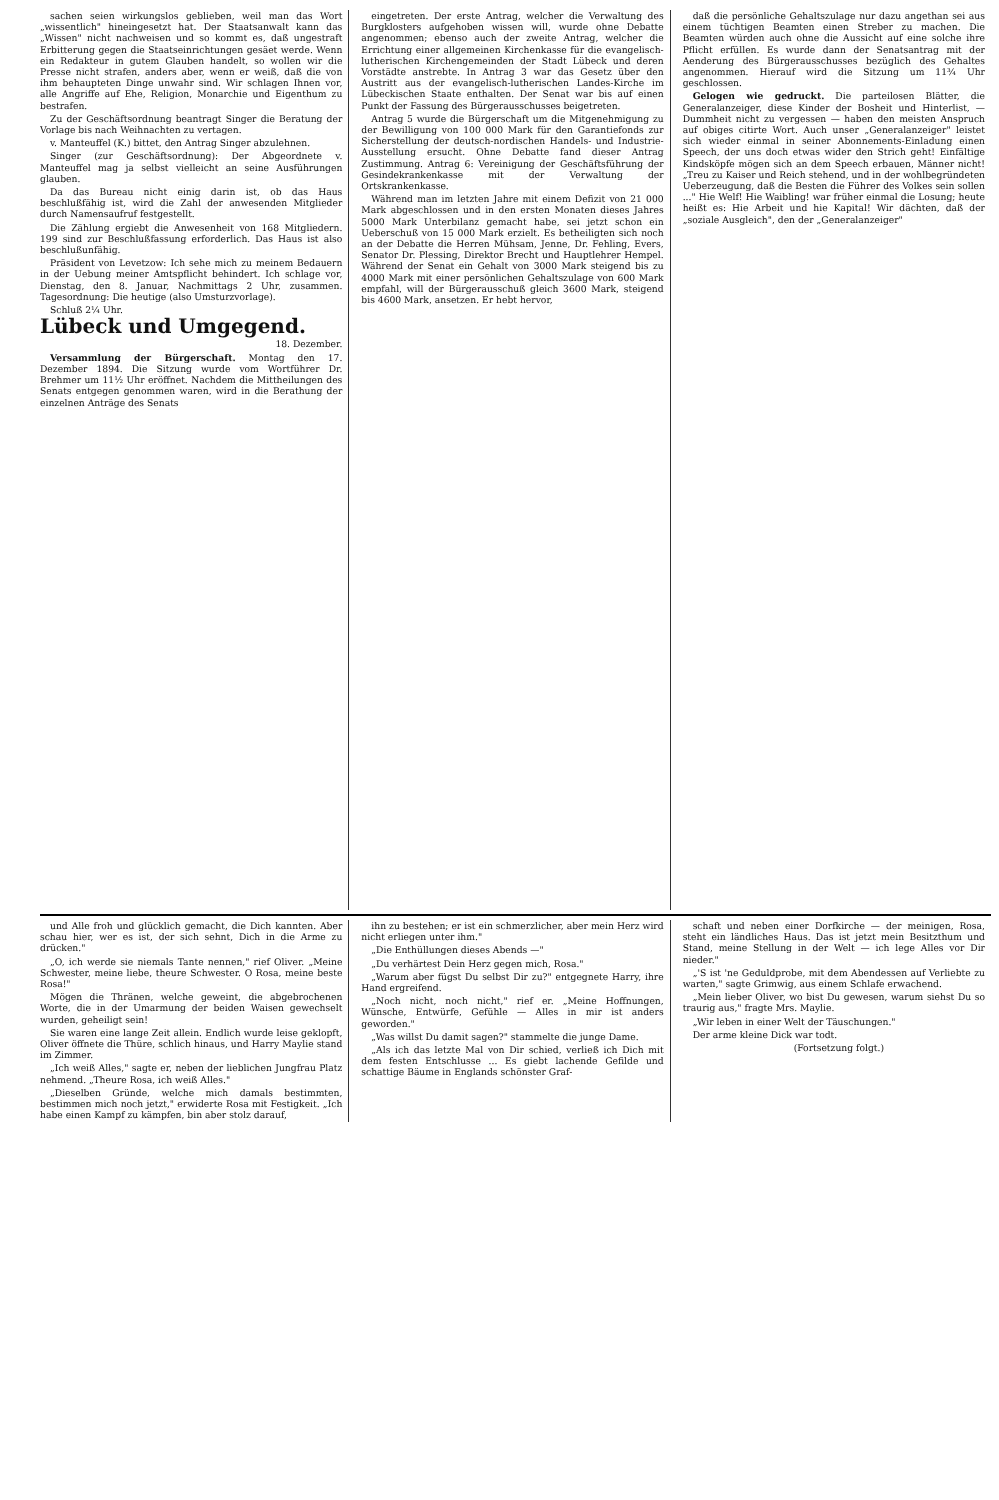sachen seien wirkungslos geblieben, weil man das Wort „wissentlich" hineingesetzt hat. Der Staatsanwalt kann das „Wissen" nicht nachweisen und so kommt es, daß ungestraft Erbitterung gegen die Staatseinrichtungen gesäet werde. Wenn ein Redakteur in gutem Glauben handelt, so wollen wir die Presse nicht strafen, anders aber, wenn er weiß, daß die von ihm behaupteten Dinge unwahr sind. Wir schlagen Ihnen vor, alle Angriffe auf Ehe, Religion, Monarchie und Eigenthum zu bestrafen.
Zu der Geschäftsordnung beantragt Singer die Beratung der Vorlage bis nach Weihnachten zu vertagen.
v. Manteuffel (K.) bittet, den Antrag Singer abzulehnen.
Singer (zur Geschäftsordnung): Der Abgeordnete v. Manteuffel mag ja selbst vielleicht an seine Ausführungen glauben.
Da das Bureau nicht einig darin ist, ob das Haus beschlußfähig ist, wird die Zahl der anwesenden Mitglieder durch Namensaufruf festgestellt.
Die Zählung ergiebt die Anwesenheit von 168 Mitgliedern. 199 sind zur Beschlußfassung erforderlich. Das Haus ist also beschlußunfähig.
Präsident von Levetzow: Ich sehe mich zu meinem Bedauern in der Uebung meiner Amtspflicht behindert. Ich schlage vor, Dienstag, den 8. Januar, Nachmittags 2 Uhr, zusammen. Tagesordnung: Die heutige (also Umsturzvorlage).
Schluß 2¼ Uhr.
Lübeck und Umgegend.
18. Dezember.
Versammlung der Bürgerschaft. Montag den 17. Dezember 1894. Die Sitzung wurde vom Wortführer Dr. Brehmer um 11½ Uhr eröffnet. Nachdem die Mittheilungen des Senats entgegen genommen waren, wird in die Berathung der einzelnen Anträge des Senats
eingetreten. Der erste Antrag, welcher die Verwaltung des Burgklosters aufgehoben wissen will, wurde ohne Debatte angenommen; ebenso auch der zweite Antrag, welcher die Errichtung einer allgemeinen Kirchenkasse für die evangelisch-lutherischen Kirchengemeinden der Stadt Lübeck und deren Vorstädte anstrebte. In Antrag 3 war das Gesetz über den Austritt aus der evangelisch-lutherischen Landes-Kirche im Lübeckischen Staate enthalten. Der Senat war bis auf einen Punkt der Fassung des Bürgerausschusses beigetreten.
Antrag 5 wurde die Bürgerschaft um die Mitgenehmigung zu der Bewilligung von 100 000 Mark für den Garantiefonds zur Sicherstellung der deutsch-nordischen Handels- und Industrie-Ausstellung ersucht. Ohne Debatte fand dieser Antrag Zustimmung. Antrag 6: Vereinigung der Geschäftsführung der Gesindekrankenkasse mit der Verwaltung der Ortskrankenkasse.
Während man im letzten Jahre mit einem Defizit von 21 000 Mark abgeschlossen und in den ersten Monaten dieses Jahres 5000 Mark Unterbilanz gemacht habe, sei jetzt schon ein Ueberschuß von 15 000 Mark erzielt. Es betheiligten sich noch an der Debatte die Herren Mühsam, Jenne, Dr. Fehling, Evers, Senator Dr. Plessing, Direktor Brecht und Hauptlehrer Hempel. Während der Senat ein Gehalt von 3000 Mark steigend bis zu 4000 Mark mit einer persönlichen Gehaltszulage von 600 Mark empfahl, will der Bürgerausschuß gleich 3600 Mark, steigend bis 4600 Mark, ansetzen. Er hebt hervor,
daß die persönliche Gehaltszulage nur dazu angethan sei aus einem tüchtigen Beamten einen Streber zu machen. Die Beamten würden auch ohne die Aussicht auf eine solche ihre Pflicht erfüllen. Es wurde dann der Senatsantrag mit der Aenderung des Bürgerausschusses bezüglich des Gehaltes angenommen. Hierauf wird die Sitzung um 11¾ Uhr geschlossen.
Gelogen wie gedruckt. Die parteilosen Blätter, die Generalanzeiger, diese Kinder der Bosheit und Hinterlist, — Dummheit nicht zu vergessen — haben den meisten Anspruch auf obiges citirte Wort. Auch unser „Generalanzeiger" leistet sich wieder einmal in seiner Abonnements-Einladung einen Speech, der uns doch etwas wider den Strich geht! Einfältige Kindsköpfe mögen sich an dem Speech erbauen, Männer nicht! „Treu zu Kaiser und Reich stehend, und in der wohlbegründeten Ueberzeugung, daß die Besten die Führer des Volkes sein sollen ..." Hie Welf! Hie Waibling! war früher einmal die Losung; heute heißt es: Hie Arbeit und hie Kapital! Wir dächten, daß der „soziale Ausgleich", den der „Generalanzeiger"
und Alle froh und glücklich gemacht, die Dich kannten. Aber schau hier, wer es ist, der sich sehnt, Dich in die Arme zu drücken."
„O, ich werde sie niemals Tante nennen," rief Oliver. „Meine Schwester, meine liebe, theure Schwester. O Rosa, meine beste Rosa!"
Mögen die Thränen, welche geweint, die abgebrochenen Worte, die in der Umarmung der beiden Waisen gewechselt wurden, geheiligt sein!
Sie waren eine lange Zeit allein. Endlich wurde leise geklopft, Oliver öffnete die Thüre, schlich hinaus, und Harry Maylie stand im Zimmer.
„Ich weiß Alles," sagte er, neben der lieblichen Jungfrau Platz nehmend. „Theure Rosa, ich weiß Alles."
„Dieselben Gründe, welche mich damals bestimmten, bestimmen mich noch jetzt," erwiderte Rosa mit Festigkeit. „Ich habe einen Kampf zu kämpfen, bin aber stolz darauf,
ihn zu bestehen; er ist ein schmerzlicher, aber mein Herz wird nicht erliegen unter ihm."
„Die Enthüllungen dieses Abends —"
„Du verhärtest Dein Herz gegen mich, Rosa."
„Warum aber fügst Du selbst Dir zu?" entgegnete Harry, ihre Hand ergreifend.
„Noch nicht, noch nicht," rief er. „Meine Hoffnungen, Wünsche, Entwürfe, Gefühle — Alles in mir ist anders geworden."
„Was willst Du damit sagen?" stammelte die junge Dame.
„Als ich das letzte Mal von Dir schied, verließ ich Dich mit dem festen Entschlusse ... Es giebt lachende Gefilde und schattige Bäume in Englands schönster Graf-
schaft und neben einer Dorfkirche — der meinigen, Rosa, steht ein ländliches Haus. Das ist jetzt mein Besitzthum und Stand, meine Stellung in der Welt — ich lege Alles vor Dir nieder."
„'S ist 'ne Geduldprobe, mit dem Abendessen auf Verliebte zu warten," sagte Grimwig, aus einem Schlafe erwachend.
„Mein lieber Oliver, wo bist Du gewesen, warum siehst Du so traurig aus," fragte Mrs. Maylie.
„Wir leben in einer Welt der Täuschungen."
Der arme kleine Dick war todt.
(Fortsetzung folgt.)